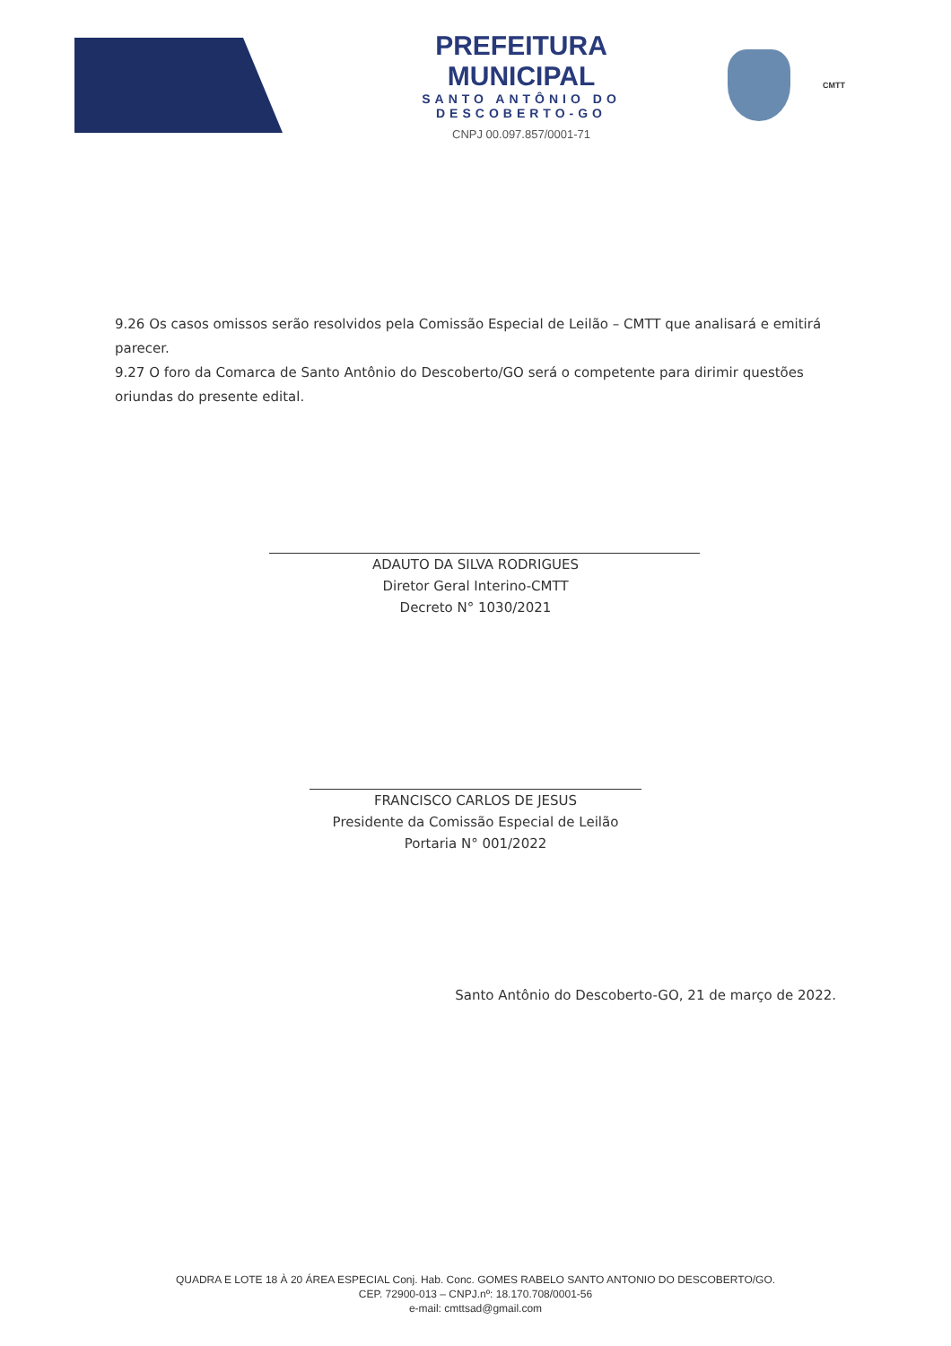PREFEITURA MUNICIPAL
SANTO ANTÔNIO DO DESCOBERTO-GO
CNPJ 00.097.857/0001-71
CMTT
9.26 Os casos omissos serão resolvidos pela Comissão Especial de Leilão – CMTT que analisará e emitirá parecer.
9.27 O foro da Comarca de Santo Antônio do Descoberto/GO será o competente para dirimir questões oriundas do presente edital.
ADAUTO DA SILVA RODRIGUES
Diretor Geral Interino-CMTT
Decreto N° 1030/2021
FRANCISCO CARLOS DE JESUS
Presidente da Comissão Especial de Leilão
Portaria N° 001/2022
Santo Antônio do Descoberto-GO, 21 de março de 2022.
QUADRA E LOTE 18 À 20 ÁREA ESPECIAL Conj. Hab. Conc. GOMES RABELO SANTO ANTONIO DO DESCOBERTO/GO.
CEP. 72900-013 – CNPJ.nº: 18.170.708/0001-56
e-mail: cmttsad@gmail.com